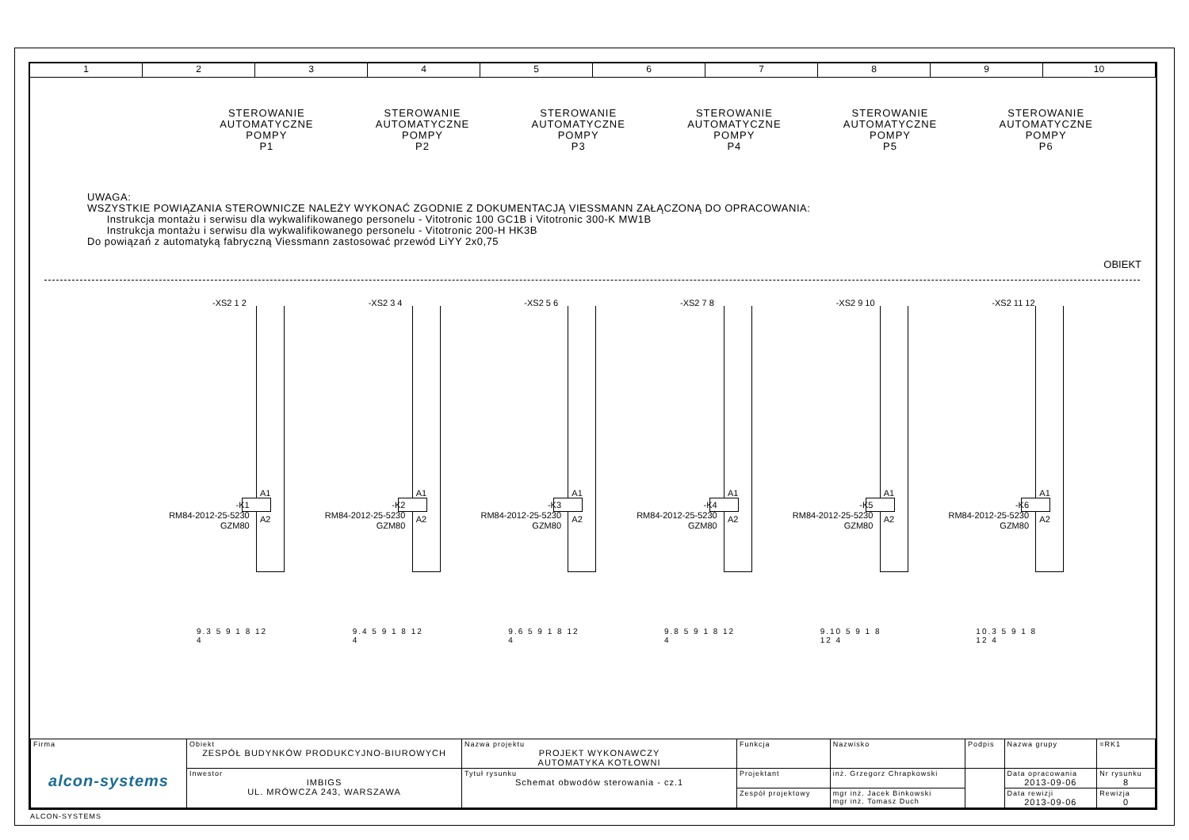1 2 3 4 5 6 7 8 9 10
STEROWANIE
AUTOMATYCZNE
POMPY
P1
STEROWANIE
AUTOMATYCZNE
POMPY
P2
STEROWANIE
AUTOMATYCZNE
POMPY
P3
STEROWANIE
AUTOMATYCZNE
POMPY
P4
STEROWANIE
AUTOMATYCZNE
POMPY
P5
STEROWANIE
AUTOMATYCZNE
POMPY
P6
UWAGA:
WSZYSTKIE POWIĄZANIA STEROWNICZE NALEŻY WYKONAĆ ZGODNIE Z DOKUMENTACJĄ VIESSMANN ZAŁĄCZONĄ DO OPRACOWANIA:
Instrukcja montażu i serwisu dla wykwalifikowanego personelu - Vitotronic 100 GC1B i Vitotronic 300-K MW1B
Instrukcja montażu i serwisu dla wykwalifikowanego personelu - Vitotronic 200-H HK3B
Do powiązań z automatyką fabryczną Viessmann zastosować przewód LiYY 2x0,75
OBIEKT
-XS2 1 2
A1
A2
-K1
RM84-2012-25-5230
GZM80
9.3 5 9 1 8 12 4
-XS2 3 4
A1
A2
-K2
RM84-2012-25-5230
GZM80
9.4 5 9 1 8 12 4
-XS2 5 6
A1
A2
-K3
RM84-2012-25-5230
GZM80
9.6 5 9 1 8 12 4
-XS2 7 8
A1
A2
-K4
RM84-2012-25-5230
GZM80
9.8 5 9 1 8 12 4
-XS2 9 10
A1
A2
-K5
RM84-2012-25-5230
GZM80
9.10 5 9 1 8 12 4
-XS2 11 12
A1
A2
-K6
RM84-2012-25-5230
GZM80
10.3 5 9 1 8 12 4
| Firma alcon-systems | Obiekt ZESPÓŁ BUDYNKÓW PRODUKCYJNO-BIUROWYCH | Nazwa projektu PROJEKT WYKONAWCZY AUTOMATYKA KOTŁOWNI | Funkcja | Nazwisko | Podpis | Nazwa grupy | =RK1 |
| | Inwestor IMBIGS UL. MRÓWCZA 243, WARSZAWA | Tytuł rysunku Schemat obwodów sterowania - cz.1 | Projektant | inż. Grzegorz Chrapkowski | | Data opracowania 2013-09-06 | Nr rysunku 8 |
| | | | Zespół projektowy | mgr inż. Jacek Binkowski mgr inż. Tomasz Duch | | Data rewizji 2013-09-06 | Rewizja 0 |
ALCON-SYSTEMS